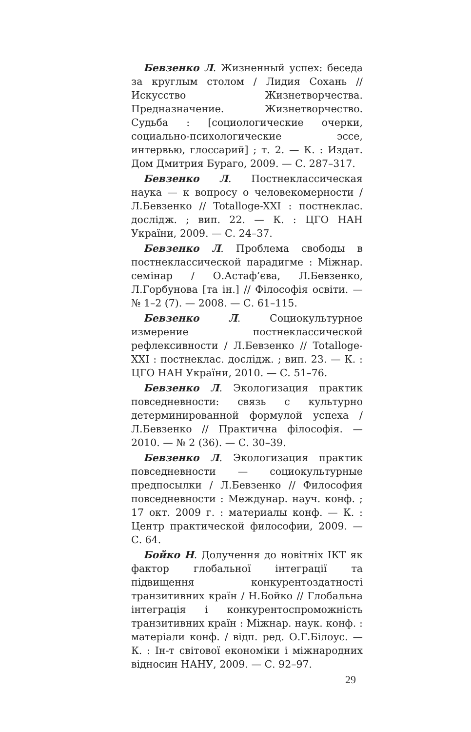Бевзенко Л. Жизненный успех: беседа за круглым столом / Лидия Сохань // Искусство Жизнетворчества. Предназначение. Жизнетворчество. Судьба : [социологические очерки, социально-психологические эссе, интервью, глоссарий] ; т. 2. — К. : Издат. Дом Дмитрия Бураго, 2009. — С. 287–317.
Бевзенко Л. Постнеклассическая наука — к вопросу о человекомерности / Л.Бевзенко // Totalloge-XXI : постнеклас. дослідж. ; вип. 22. — К. : ЦГО НАН України, 2009. — С. 24–37.
Бевзенко Л. Проблема свободы в постнеклассической парадигме : Міжнар. семінар / О.Астаф’єва, Л.Бевзенко, Л.Горбунова [та ін.] // Філософія освіти. — № 1–2 (7). — 2008. — С. 61–115.
Бевзенко Л. Социокультурное измерение постнеклассической рефлексивности / Л.Бевзенко // Totalloge-XXI : постнеклас. дослідж. ; вип. 23. — К. : ЦГО НАН України, 2010. — С. 51–76.
Бевзенко Л. Экологизация практик повседневности: связь с культурно детерминированной формулой успеха / Л.Бевзенко // Практична філософія. — 2010. — № 2 (36). — С. 30–39.
Бевзенко Л. Экологизация практик повседневности — социокультурные предпосылки / Л.Бевзенко // Философия повседневности : Междунар. науч. конф. ; 17 окт. 2009 г. : материалы конф. — К. : Центр практической философии, 2009. — С. 64.
Бойко Н. Долучення до новітніх ІКТ як фактор глобальної інтеграції та підвищення конкурентоздатності транзитивних країн / Н.Бойко // Глобальна інтеграція і конкурентоспроможність транзитивних країн : Міжнар. наук. конф. : матеріали конф. / відп. ред. О.Г.Білоус. — К. : Ін-т світової економіки і міжнародних відносин НАНУ, 2009. — С. 92–97.
29